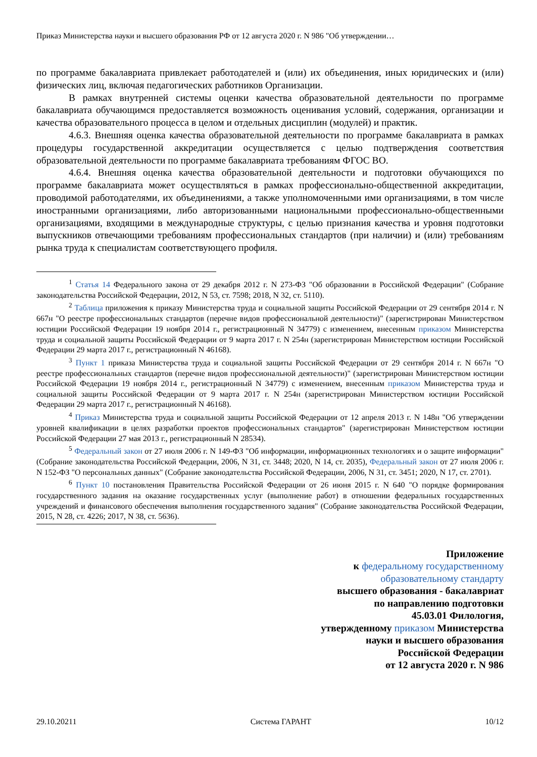Приказ Министерства науки и высшего образования РФ от 12 августа 2020 г. N 986 "Об утверждении…
по программе бакалавриата привлекает работодателей и (или) их объединения, иных юридических и (или) физических лиц, включая педагогических работников Организации.
В рамках внутренней системы оценки качества образовательной деятельности по программе бакалавриата обучающимся предоставляется возможность оценивания условий, содержания, организации и качества образовательного процесса в целом и отдельных дисциплин (модулей) и практик.
4.6.3. Внешняя оценка качества образовательной деятельности по программе бакалавриата в рамках процедуры государственной аккредитации осуществляется с целью подтверждения соответствия образовательной деятельности по программе бакалавриата требованиям ФГОС ВО.
4.6.4. Внешняя оценка качества образовательной деятельности и подготовки обучающихся по программе бакалавриата может осуществляться в рамках профессионально-общественной аккредитации, проводимой работодателями, их объединениями, а также уполномоченными ими организациями, в том числе иностранными организациями, либо авторизованными национальными профессионально-общественными организациями, входящими в международные структуры, с целью признания качества и уровня подготовки выпускников отвечающими требованиям профессиональных стандартов (при наличии) и (или) требованиям рынка труда к специалистам соответствующего профиля.
<sup>1</sup> Статья 14 Федерального закона от 29 декабря 2012 г. N 273-ФЗ "Об образовании в Российской Федерации" (Собрание законодательства Российской Федерации, 2012, N 53, ст. 7598; 2018, N 32, ст. 5110).
<sup>2</sup> Таблица приложения к приказу Министерства труда и социальной защиты Российской Федерации от 29 сентября 2014 г. N 667н "О реестре профессиональных стандартов (перечне видов профессиональной деятельности)" (зарегистрирован Министерством юстиции Российской Федерации 19 ноября 2014 г., регистрационный N 34779) с изменением, внесенным приказом Министерства труда и социальной защиты Российской Федерации от 9 марта 2017 г. N 254н (зарегистрирован Министерством юстиции Российской Федерации 29 марта 2017 г., регистрационный N 46168).
<sup>3</sup> Пункт 1 приказа Министерства труда и социальной защиты Российской Федерации от 29 сентября 2014 г. N 667н "О реестре профессиональных стандартов (перечне видов профессиональной деятельности)" (зарегистрирован Министерством юстиции Российской Федерации 19 ноября 2014 г., регистрационный N 34779) с изменением, внесенным приказом Министерства труда и социальной защиты Российской Федерации от 9 марта 2017 г. N 254н (зарегистрирован Министерством юстиции Российской Федерации 29 марта 2017 г., регистрационный N 46168).
<sup>4</sup> Приказ Министерства труда и социальной защиты Российской Федерации от 12 апреля 2013 г. N 148н "Об утверждении уровней квалификации в целях разработки проектов профессиональных стандартов" (зарегистрирован Министерством юстиции Российской Федерации 27 мая 2013 г., регистрационный N 28534).
<sup>5</sup> Федеральный закон от 27 июля 2006 г. N 149-ФЗ "Об информации, информационных технологиях и о защите информации" (Собрание законодательства Российской Федерации, 2006, N 31, ст. 3448; 2020, N 14, ст. 2035), Федеральный закон от 27 июля 2006 г. N 152-ФЗ "О персональных данных" (Собрание законодательства Российской Федерации, 2006, N 31, ст. 3451; 2020, N 17, ст. 2701).
<sup>6</sup> Пункт 10 постановления Правительства Российской Федерации от 26 июня 2015 г. N 640 "О порядке формирования государственного задания на оказание государственных услуг (выполнение работ) в отношении федеральных государственных учреждений и финансового обеспечения выполнения государственного задания" (Собрание законодательства Российской Федерации, 2015, N 28, ст. 4226; 2017, N 38, ст. 5636).
Приложение
к федеральному государственному
образовательному стандарту
высшего образования - бакалавриат
по направлению подготовки
45.03.01 Филология,
утвержденному приказом Министерства
науки и высшего образования
Российской Федерации
от 12 августа 2020 г. N 986
29.10.20211 Система ГАРАНТ 10/12